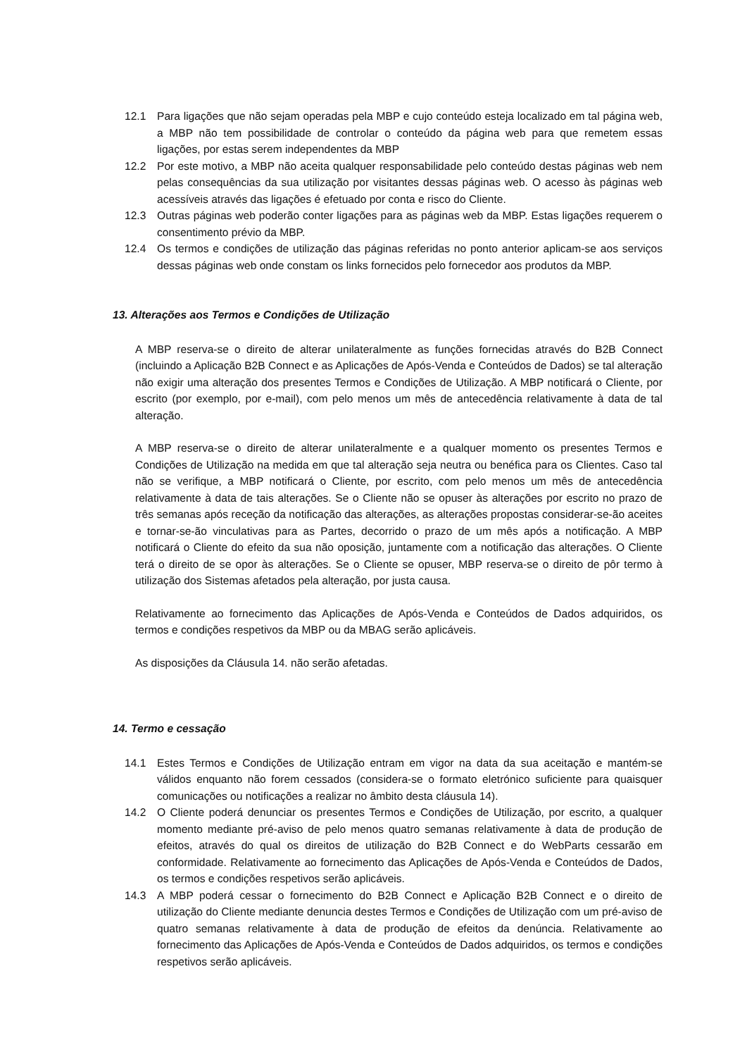12.1 Para ligações que não sejam operadas pela MBP e cujo conteúdo esteja localizado em tal página web, a MBP não tem possibilidade de controlar o conteúdo da página web para que remetem essas ligações, por estas serem independentes da MBP
12.2 Por este motivo, a MBP não aceita qualquer responsabilidade pelo conteúdo destas páginas web nem pelas consequências da sua utilização por visitantes dessas páginas web. O acesso às páginas web acessíveis através das ligações é efetuado por conta e risco do Cliente.
12.3 Outras páginas web poderão conter ligações para as páginas web da MBP. Estas ligações requerem o consentimento prévio da MBP.
12.4 Os termos e condições de utilização das páginas referidas no ponto anterior aplicam-se aos serviços dessas páginas web onde constam os links fornecidos pelo fornecedor aos produtos da MBP.
13. Alterações aos Termos e Condições de Utilização
A MBP reserva-se o direito de alterar unilateralmente as funções fornecidas através do B2B Connect (incluindo a Aplicação B2B Connect e as Aplicações de Após-Venda e Conteúdos de Dados) se tal alteração não exigir uma alteração dos presentes Termos e Condições de Utilização. A MBP notificará o Cliente, por escrito (por exemplo, por e-mail), com pelo menos um mês de antecedência relativamente à data de tal alteração.
A MBP reserva-se o direito de alterar unilateralmente e a qualquer momento os presentes Termos e Condições de Utilização na medida em que tal alteração seja neutra ou benéfica para os Clientes. Caso tal não se verifique, a MBP notificará o Cliente, por escrito, com pelo menos um mês de antecedência relativamente à data de tais alterações. Se o Cliente não se opuser às alterações por escrito no prazo de três semanas após receção da notificação das alterações, as alterações propostas considerar-se-ão aceites e tornar-se-ão vinculativas para as Partes, decorrido o prazo de um mês após a notificação. A MBP notificará o Cliente do efeito da sua não oposição, juntamente com a notificação das alterações. O Cliente terá o direito de se opor às alterações. Se o Cliente se opuser, MBP reserva-se o direito de pôr termo à utilização dos Sistemas afetados pela alteração, por justa causa.
Relativamente ao fornecimento das Aplicações de Após-Venda e Conteúdos de Dados adquiridos, os termos e condições respetivos da MBP ou da MBAG serão aplicáveis.
As disposições da Cláusula 14. não serão afetadas.
14. Termo e cessação
14.1 Estes Termos e Condições de Utilização entram em vigor na data da sua aceitação e mantém-se válidos enquanto não forem cessados (considera-se o formato eletrónico suficiente para quaisquer comunicações ou notificações a realizar no âmbito desta cláusula 14).
14.2 O Cliente poderá denunciar os presentes Termos e Condições de Utilização, por escrito, a qualquer momento mediante pré-aviso de pelo menos quatro semanas relativamente à data de produção de efeitos, através do qual os direitos de utilização do B2B Connect e do WebParts cessarão em conformidade. Relativamente ao fornecimento das Aplicações de Após-Venda e Conteúdos de Dados, os termos e condições respetivos serão aplicáveis.
14.3 A MBP poderá cessar o fornecimento do B2B Connect e Aplicação B2B Connect e o direito de utilização do Cliente mediante denuncia destes Termos e Condições de Utilização com um pré-aviso de quatro semanas relativamente à data de produção de efeitos da denúncia. Relativamente ao fornecimento das Aplicações de Após-Venda e Conteúdos de Dados adquiridos, os termos e condições respetivos serão aplicáveis.